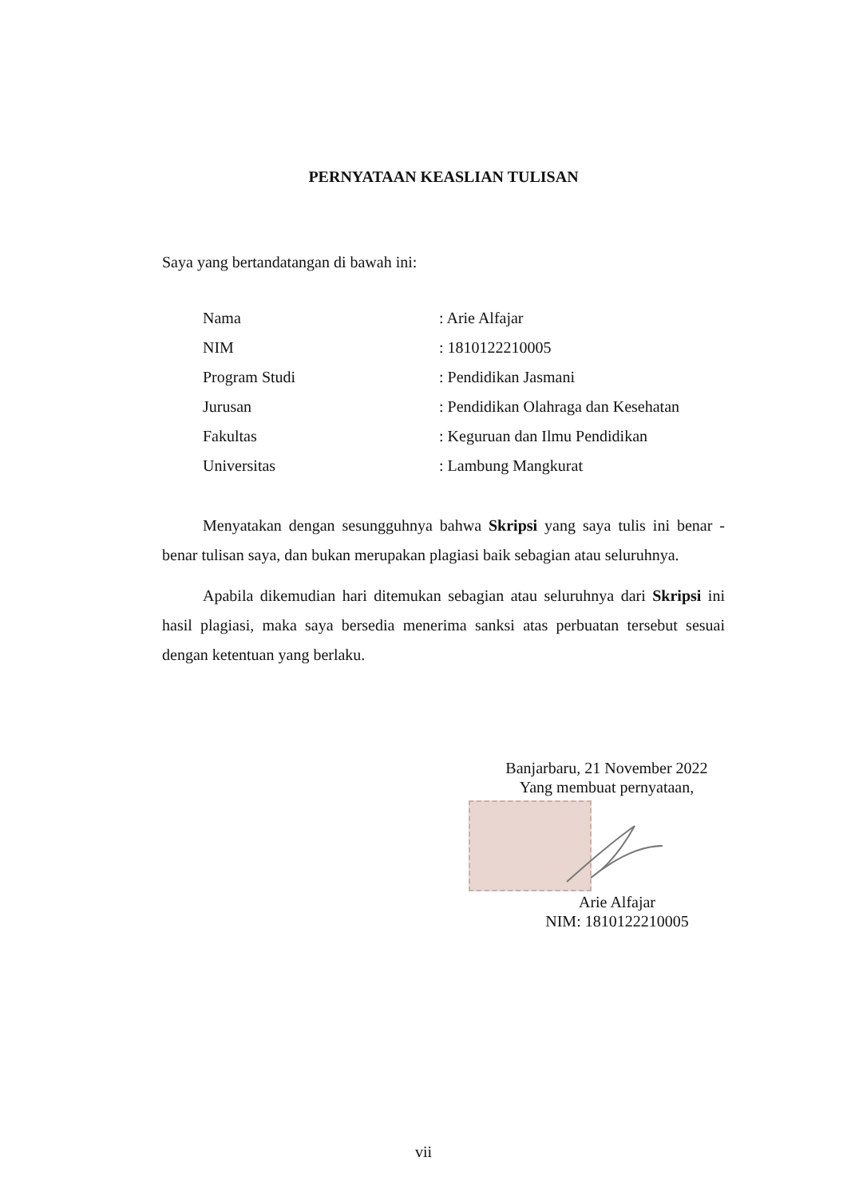PERNYATAAN KEASLIAN TULISAN
Saya yang bertandatangan di bawah ini:
| Nama | : Arie Alfajar |
| NIM | : 1810122210005 |
| Program Studi | : Pendidikan Jasmani |
| Jurusan | : Pendidikan Olahraga dan Kesehatan |
| Fakultas | : Keguruan dan Ilmu Pendidikan |
| Universitas | : Lambung Mangkurat |
Menyatakan dengan sesungguhnya bahwa Skripsi yang saya tulis ini benar - benar tulisan saya, dan bukan merupakan plagiasi baik sebagian atau seluruhnya.
Apabila dikemudian hari ditemukan sebagian atau seluruhnya dari Skripsi ini hasil plagiasi, maka saya bersedia menerima sanksi atas perbuatan tersebut sesuai dengan ketentuan yang berlaku.
Banjarbaru, 21 November 2022
Yang membuat pernyataan,
Arie Alfajar
NIM: 1810122210005
vii